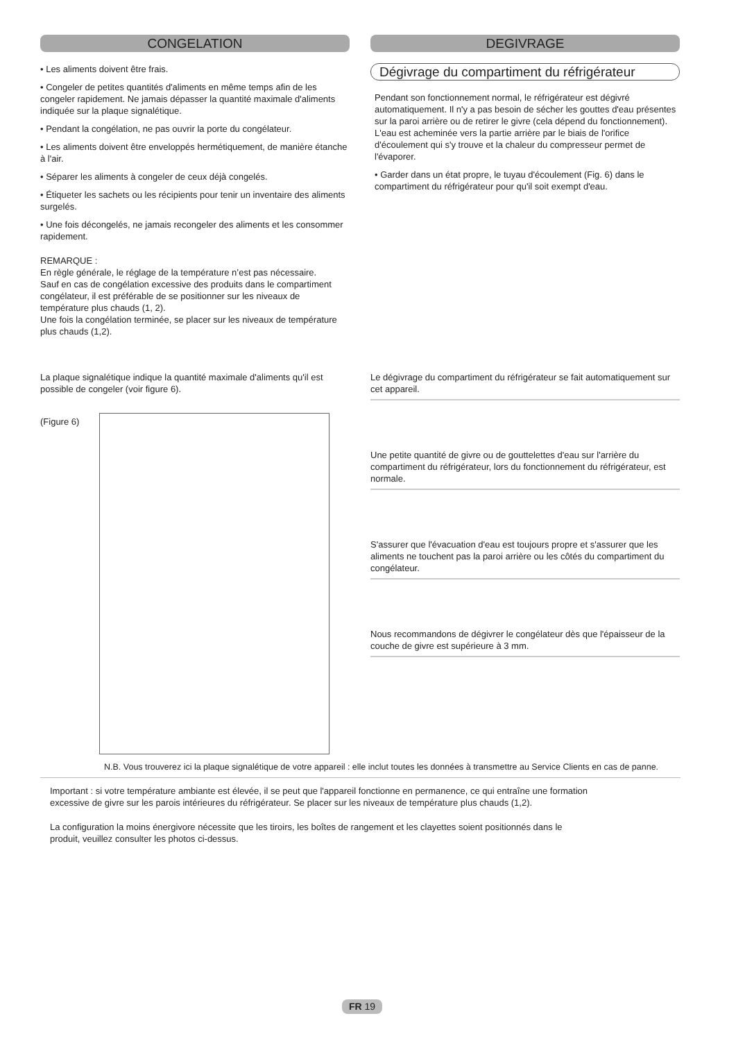CONGELATION
• Les aliments doivent être frais.
• Congeler de petites quantités d'aliments en même temps afin de les congeler rapidement. Ne jamais dépasser la quantité maximale d'aliments indiquée sur la plaque signalétique.
• Pendant la congélation, ne pas ouvrir la porte du congélateur.
• Les aliments doivent être enveloppés hermétiquement, de manière étanche à l'air.
• Séparer les aliments à congeler de ceux déjà congelés.
• Étiqueter les sachets ou les récipients pour tenir un inventaire des aliments surgelés.
• Une fois décongelés, ne jamais recongeler des aliments et les consommer rapidement.
REMARQUE :
En règle générale, le réglage de la température n’est pas nécessaire.
Sauf en cas de congélation excessive des produits dans le compartiment congélateur, il est préférable de se positionner sur les niveaux de température plus chauds (1, 2).
Une fois la congélation terminée, se placer sur les niveaux de température plus chauds (1,2).
DEGIVRAGE
Dégivrage du compartiment du réfrigérateur
Pendant son fonctionnement normal, le réfrigérateur est dégivré automatiquement. Il n'y a pas besoin de sécher les gouttes d'eau présentes sur la paroi arrière ou de retirer le givre (cela dépend du fonctionnement).
L'eau est acheminée vers la partie arrière par le biais de l'orifice d'écoulement qui s'y trouve et la chaleur du compresseur permet de l'évaporer.
• Garder dans un état propre, le tuyau d'écoulement (Fig. 6) dans le compartiment du réfrigérateur pour qu'il soit exempt d'eau.
La plaque signalétique indique la quantité maximale d'aliments qu'il est possible de congeler (voir figure 6).
(Figure 6)
Le dégivrage du compartiment du réfrigérateur se fait automatiquement sur cet appareil.
Une petite quantité de givre ou de gouttelettes d'eau sur l'arrière du compartiment du réfrigérateur, lors du fonctionnement du réfrigérateur, est normale.
S'assurer que l'évacuation d'eau est toujours propre et s'assurer que les aliments ne touchent pas la paroi arrière ou les côtés du compartiment du congélateur.
Nous recommandons de dégivrer le congélateur dès que l'épaisseur de la couche de givre est supérieure à 3 mm.
N.B. Vous trouverez ici la plaque signalétique de votre appareil : elle inclut toutes les données à transmettre au Service Clients en cas de panne.
Important : si votre température ambiante est élevée, il se peut que l'appareil fonctionne en permanence, ce qui entraîne une formation excessive de givre sur les parois intérieures du réfrigérateur. Se placer sur les niveaux de température plus chauds (1,2).
La configuration la moins énergivore nécessite que les tiroirs, les boîtes de rangement et les clayettes soient positionnés dans le produit, veuillez consulter les photos ci-dessus.
FR 19